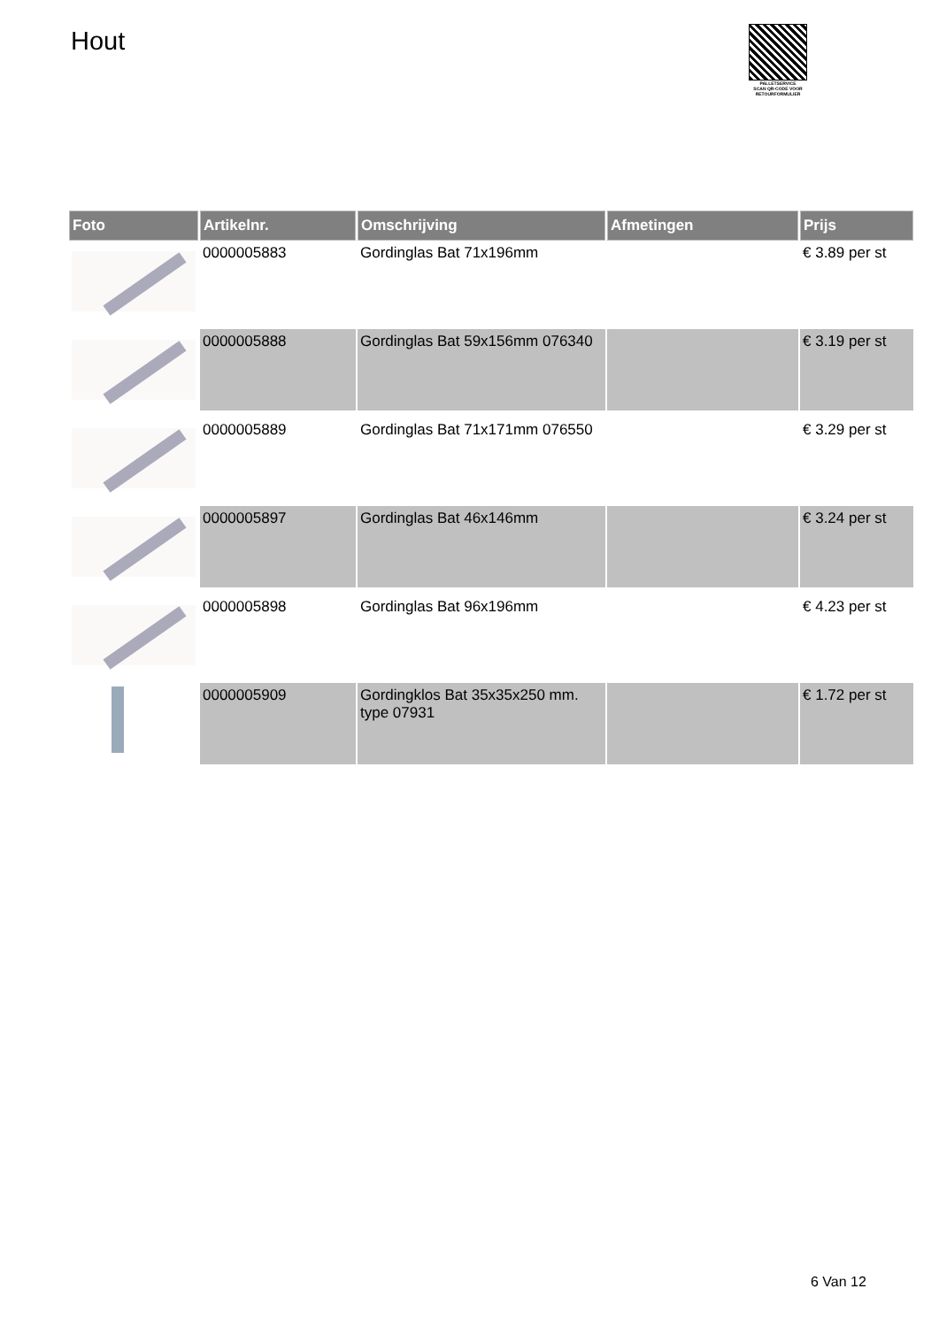Hout
PALLETSERVICE
SCAN QR-CODE VOOR RETOURFORMULIER
| Foto | Artikelnr. | Omschrijving | Afmetingen | Prijs |
| --- | --- | --- | --- | --- |
| | 0000005883 | Gordinglas Bat 71x196mm | | € 3.89 per st |
| | 0000005888 | Gordinglas Bat 59x156mm 076340 | | € 3.19 per st |
| | 0000005889 | Gordinglas Bat 71x171mm 076550 | | € 3.29 per st |
| | 0000005897 | Gordinglas Bat 46x146mm | | € 3.24 per st |
| | 0000005898 | Gordinglas Bat 96x196mm | | € 4.23 per st |
| | 0000005909 | Gordingklos Bat 35x35x250 mm. type 07931 | | € 1.72 per st |
6 Van 12